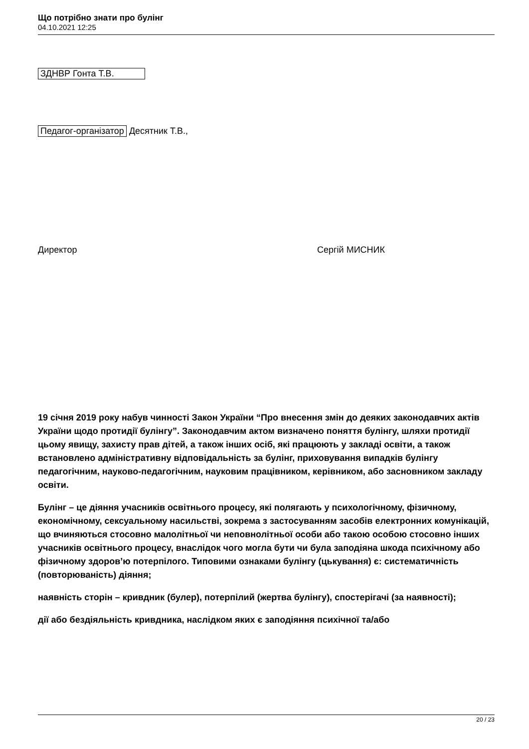Що потрібно знати про булінг
04.10.2021 12:25
ЗДНВР Гонта Т.В.
Педагог-організатор Десятник Т.В.,
Директор Сергій МИСНИК
19 січня 2019 року набув чинності Закон України “Про внесення змін до деяких законодавчих актів України щодо протидії булінгу”. Законодавчим актом визначено поняття булінгу, шляхи протидії цьому явищу, захисту прав дітей, а також інших осіб, які працюють у закладі освіти, а також встановлено адміністративну відповідальність за булінг, приховування випадків булінгу педагогічним, науково-педагогічним, науковим працівником, керівником, або засновником закладу освіти.
Булінг – це діяння учасників освітнього процесу, які полягають у психологічному, фізичному, економічному, сексуальному насильстві, зокрема з застосуванням засобів електронних комунікацій, що вчиняються стосовно малолітньої чи неповнолітньої особи або такою особою стосовно інших учасників освітнього процесу, внаслідок чого могла бути чи була заподіяна шкода психічному або фізичному здоров’ю потерпілого. Типовими ознаками булінгу (цькування) є: систематичність (повторюваність) діяння;
наявність сторін – кривдник (булер), потерпілий (жертва булінгу), спостерігачі (за наявності);
дії або бездіяльність кривдника, наслідком яких є заподіяння психічної та/або
20 / 23